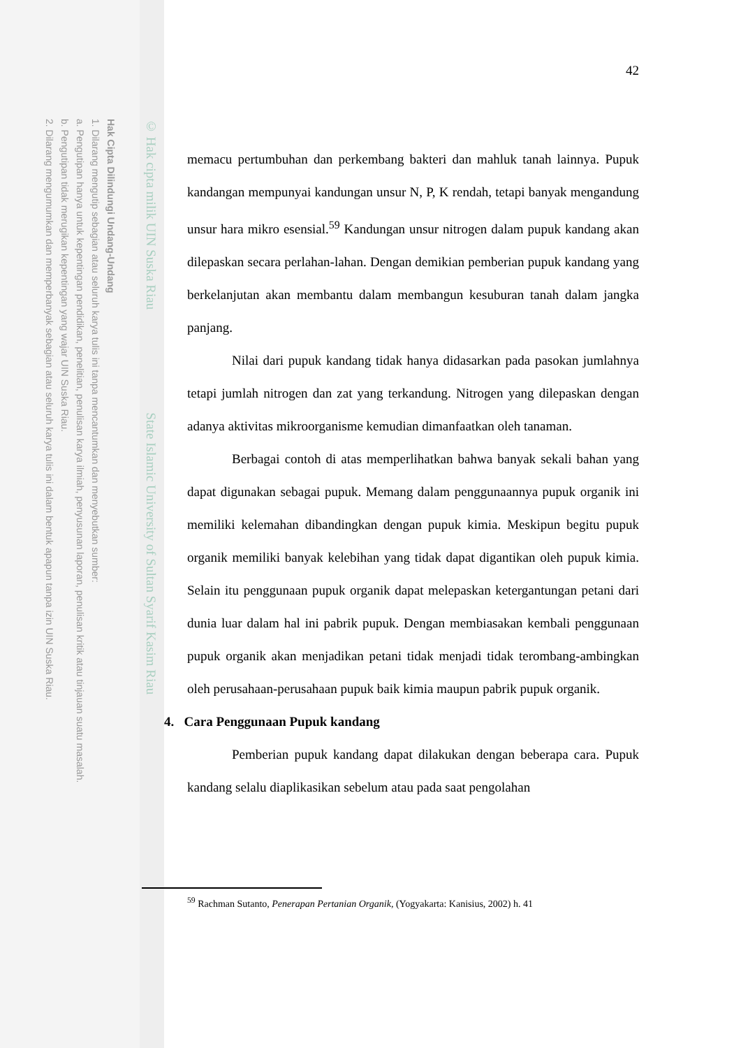Hak Cipta Dilindungi Undang-Undang
1. Dilarang mengutip sebagian atau seluruh karya tulis ini tanpa mencantumkan dan menyebutkan sumber:
a. Pengutipan hanya untuk kepentingan pendidikan, penelitian, penulisan karya ilmiah, penyusunan laporan, penulisan kritik atau tinjauan suatu masalah.
b. Pengutipan tidak merugikan kepentingan yang wajar UIN Suska Riau.
2. Dilarang mengumumkan dan memperbanyak sebagian atau seluruh karya tulis ini dalam bentuk apapun tanpa izin UIN Suska Riau.
© Hak cipta milik UIN Suska Riau State Islamic University of Sultan Syarif Kasim Riau
42
memacu pertumbuhan dan perkembang bakteri dan mahluk tanah lainnya. Pupuk kandangan mempunyai kandungan unsur N, P, K rendah, tetapi banyak mengandung unsur hara mikro esensial.<sup>59</sup> Kandungan unsur nitrogen dalam pupuk kandang akan dilepaskan secara perlahan-lahan. Dengan demikian pemberian pupuk kandang yang berkelanjutan akan membantu dalam membangun kesuburan tanah dalam jangka panjang.
Nilai dari pupuk kandang tidak hanya didasarkan pada pasokan jumlahnya tetapi jumlah nitrogen dan zat yang terkandung. Nitrogen yang dilepaskan dengan adanya aktivitas mikroorganisme kemudian dimanfaatkan oleh tanaman.
Berbagai contoh di atas memperlihatkan bahwa banyak sekali bahan yang dapat digunakan sebagai pupuk. Memang dalam penggunaannya pupuk organik ini memiliki kelemahan dibandingkan dengan pupuk kimia. Meskipun begitu pupuk organik memiliki banyak kelebihan yang tidak dapat digantikan oleh pupuk kimia. Selain itu penggunaan pupuk organik dapat melepaskan ketergantungan petani dari dunia luar dalam hal ini pabrik pupuk. Dengan membiasakan kembali penggunaan pupuk organik akan menjadikan petani tidak menjadi tidak terombang-ambingkan oleh perusahaan-perusahaan pupuk baik kimia maupun pabrik pupuk organik.
4. Cara Penggunaan Pupuk kandang
Pemberian pupuk kandang dapat dilakukan dengan beberapa cara. Pupuk kandang selalu diaplikasikan sebelum atau pada saat pengolahan
<sup>59</sup> Rachman Sutanto, Penerapan Pertanian Organik, (Yogyakarta: Kanisius, 2002) h. 41